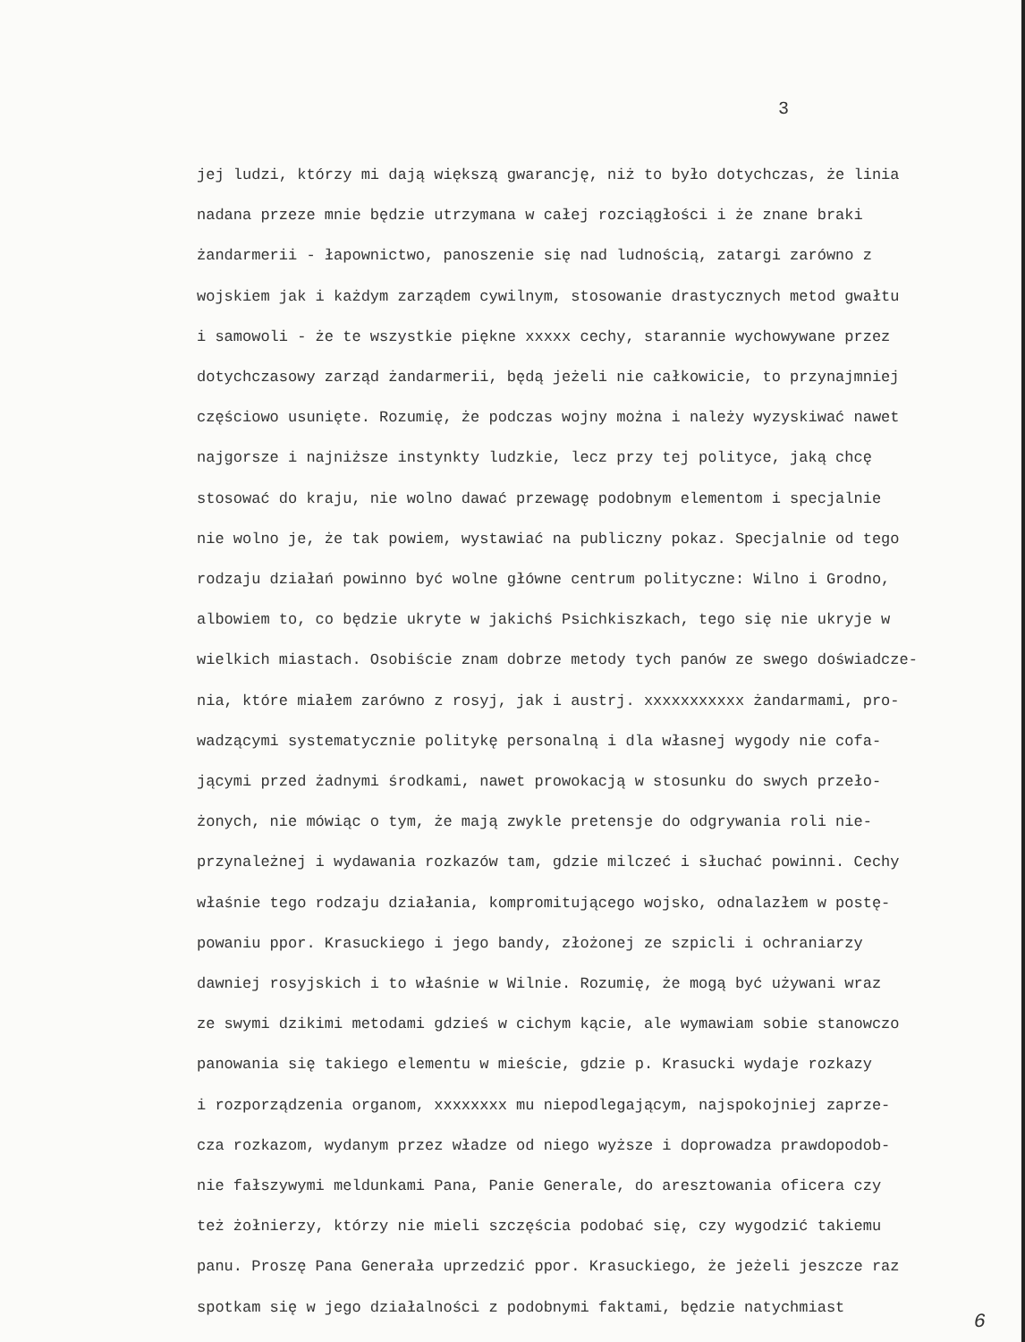3
jej ludzi, którzy mi dają większą gwarancję, niż to było dotychczas, że linia
nadana przeze mnie będzie utrzymana w całej rozciągłości i że znane braki
żandarmerii - łapownictwo, panoszenie się nad ludnością, zatargi zarówno z
wojskiem jak i każdym zarządem cywilnym, stosowanie drastycznych metod gwałtu
i samowoli - że te wszystkie piękne xxxxx cechy, starannie wychowywane przez
dotychczasowy zarząd żandarmerii, będą jeżeli nie całkowicie, to przynajmniej
częściowo usunięte. Rozumię, że podczas wojny można i należy wyzyskiwać nawet
najgorsze i najniższe instynkty ludzkie, lecz przy tej polityce, jaką chcę
stosować do kraju, nie wolno dawać przewagę podobnym elementom i specjalnie
nie wolno je, że tak powiem, wystawiać na publiczny pokaz. Specjalnie od tego
rodzaju działań powinno być wolne główne centrum polityczne: Wilno i Grodno,
albowiem to, co będzie ukryte w jakichś Psichkiszkach, tego się nie ukryje w
wielkich miastach. Osobiście znam dobrze metody tych panów ze swego doświadcze-
nia, które miałem zarówno z rosyj, jak i austrj. xxxxxxxxxxx żandarmami, pro-
wadzącymi systematycznie politykę personalną i dla własnej wygody nie cofa-
jącymi przed żadnymi środkami, nawet prowokacją w stosunku do swych przeło-
żonych, nie mówiąc o tym, że mają zwykle pretensje do odgrywania roli nie-
przynależnej i wydawania rozkazów tam, gdzie milczeć i słuchać powinni. Cechy
właśnie tego rodzaju działania, kompromitującego wojsko, odnalazłem w postę-
powaniu ppor. Krasuckiego i jego bandy, złożonej ze szpicli i ochraniarzy
dawniej rosyjskich i to właśnie w Wilnie. Rozumię, że mogą być używani wraz
ze swymi dzikimi metodami gdzieś w cichym kącie, ale wymawiam sobie stanowczo
panowania się takiego elementu w mieście, gdzie p. Krasucki wydaje rozkazy
i rozporządzenia organom, xxxxxxxx mu niepodlegającym, najspokojniej zaprze-
cza rozkazom, wydanym przez władze od niego wyższe i doprowadza prawdopodob-
nie fałszywymi meldunkami Pana, Panie Generale, do aresztowania oficera czy
też żołnierzy, którzy nie mieli szczęścia podobać się, czy wygodzić takiemu
panu. Proszę Pana Generała uprzedzić ppor. Krasuckiego, że jeżeli jeszcze raz
spotkam się w jego działalności z podobnymi faktami, będzie natychmiast
6